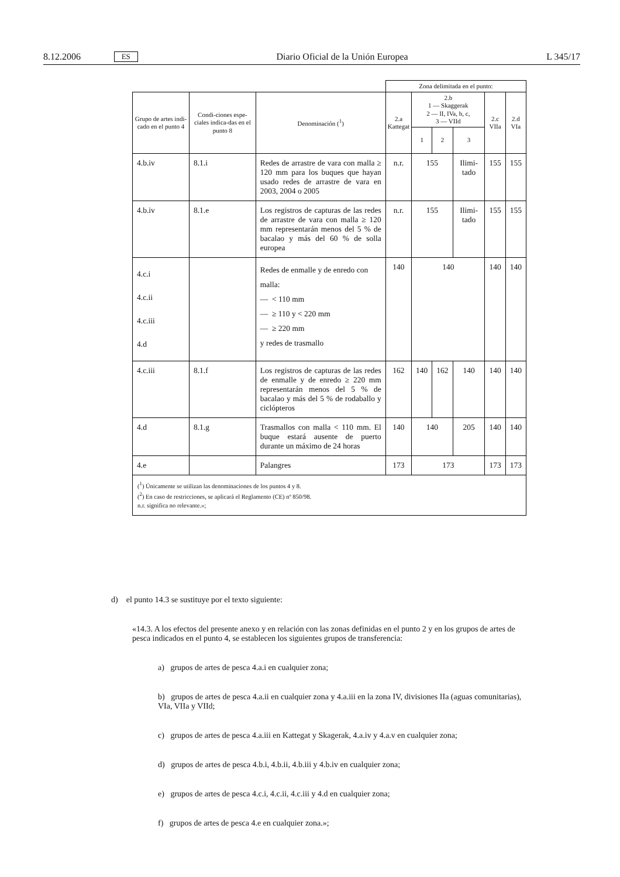8.12.2006 ES Diario Oficial de la Unión Europea L 345/17
| | | | Zona delimitada en el punto: | | | | | |
| --- | --- | --- | --- | --- | --- | --- | --- | --- |
| Grupo de artes indi-cado en el punto 4 | Condi-ciones espe-ciales indica-das en el punto 8 | Denominación (<sup>1</sup>) | 2.a Kattegat | 2.b 1 — Skaggerak 2 — II, IVa, b, c, 3 — VIId | | | 2.c VIIa | 2.d VIa |
| | | | | 1 | 2 | 3 | | |
| 4.b.iv | 8.1.i | Redes de arrastre de vara con malla ≥ 120 mm para los buques que hayan usado redes de arrastre de vara en 2003, 2004 o 2005 | n.r. | 155 | | Ilimi-tado | 155 | 155 |
| 4.b.iv | 8.1.e | Los registros de capturas de las redes de arrastre de vara con malla ≥ 120 mm representarán menos del 5 % de bacalao y más del 60 % de solla europea | n.r. | 155 | | Ilimi-tado | 155 | 155 |
| 4.c.i 4.c.ii 4.c.iii 4.d | | Redes de enmalle y de enredo con malla: — < 110 mm — ≥ 110 y < 220 mm — ≥ 220 mm y redes de trasmallo | 140 | 140 | | | 140 | 140 |
| 4.c.iii | 8.1.f | Los registros de capturas de las redes de enmalle y de enredo ≥ 220 mm representarán menos del 5 % de bacalao y más del 5 % de rodaballo y ciclópteros | 162 | 140 | 162 | 140 | 140 | 140 |
| 4.d | 8.1.g | Trasmallos con malla < 110 mm. El buque estará ausente de puerto durante un máximo de 24 horas | 140 | 140 | | 205 | 140 | 140 |
| 4.e | | Palangres | 173 | 173 | | | 173 | 173 |
| (<sup>1</sup>) Únicamente se utilizan las denominaciones de los puntos 4 y 8. (<sup>2</sup>) En caso de restricciones, se aplicará el Reglamento (CE) nº 850/98. n.r. significa no relevante.»; | | | | | | | | |
d) el punto 14.3 se sustituye por el texto siguiente:
«14.3. A los efectos del presente anexo y en relación con las zonas definidas en el punto 2 y en los grupos de artes de pesca indicados en el punto 4, se establecen los siguientes grupos de transferencia:
a) grupos de artes de pesca 4.a.i en cualquier zona;
b) grupos de artes de pesca 4.a.ii en cualquier zona y 4.a.iii en la zona IV, divisiones IIa (aguas comunitarias), VIa, VIIa y VIId;
c) grupos de artes de pesca 4.a.iii en Kattegat y Skagerak, 4.a.iv y 4.a.v en cualquier zona;
d) grupos de artes de pesca 4.b.i, 4.b.ii, 4.b.iii y 4.b.iv en cualquier zona;
e) grupos de artes de pesca 4.c.i, 4.c.ii, 4.c.iii y 4.d en cualquier zona;
f) grupos de artes de pesca 4.e en cualquier zona.»;